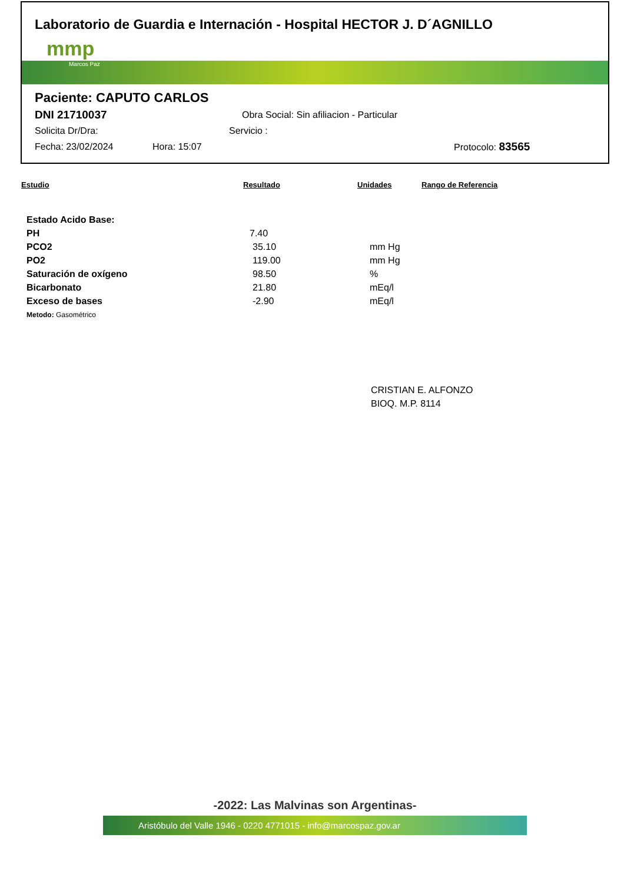Laboratorio de Guardia e Internación - Hospital HECTOR J. D´AGNILLO
mmp
Marcos Paz
Paciente: CAPUTO CARLOS
DNI 21710037 Obra Social: Sin afiliacion - Particular
Solicita Dr/Dra: Servicio :
Fecha: 23/02/2024 Hora: 15:07 Protocolo: 83565
| Estudio | Resultado | Unidades | Rango de Referencia |
| --- | --- | --- | --- |
| Estado Acido Base: | | | |
| PH | 7.40 | | |
| PCO2 | 35.10 | mm Hg | |
| PO2 | 119.00 | mm Hg | |
| Saturación de oxígeno | 98.50 | % | |
| Bicarbonato | 21.80 | mEq/l | |
| Exceso de bases | -2.90 | mEq/l | |
| Metodo: Gasométrico | | | |
CRISTIAN E. ALFONZO
BIOQ. M.P. 8114
-2022: Las Malvinas son Argentinas-
Aristóbulo del Valle 1946 - 0220 4771015 - info@marcospaz.gov.ar